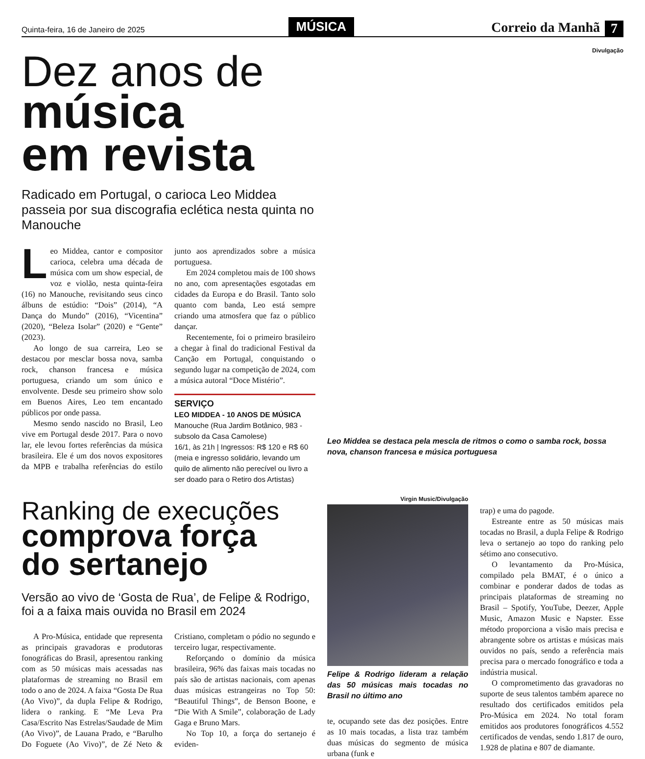Quinta-feira, 16 de Janeiro de 2025 MÚSICA Correio da Manhã 7
Dez anos de
música
em revista
Radicado em Portugal, o carioca Leo Middea passeia por sua discografia eclética nesta quinta no Manouche
Leo Middea, cantor e compositor carioca, celebra uma década de música com um show especial, de voz e violão, nesta quinta-feira (16) no Manouche, revisitando seus cinco álbuns de estúdio: “Dois” (2014), “A Dança do Mundo” (2016), “Vicentina” (2020), “Beleza Isolar” (2020) e “Gente” (2023).
Ao longo de sua carreira, Leo se destacou por mesclar bossa nova, samba rock, chanson francesa e música portuguesa, criando um som único e envolvente. Desde seu primeiro show solo em Buenos Aires, Leo tem encantado públicos por onde passa.
Mesmo sendo nascido no Brasil, Leo vive em Portugal desde 2017. Para o novo lar, ele levou fortes referências da música brasileira. Ele é um dos novos expositores da MPB e trabalha referências do estilo junto aos aprendizados sobre a música portuguesa.
Em 2024 completou mais de 100 shows no ano, com apresentações esgotadas em cidades da Europa e do Brasil. Tanto solo quanto com banda, Leo está sempre criando uma atmosfera que faz o público dançar.
Recentemente, foi o primeiro brasileiro a chegar à final do tradicional Festival da Canção em Portugal, conquistando o segundo lugar na competição de 2024, com a música autoral “Doce Mistério”.
SERVIÇO
LEO MIDDEA - 10 ANOS DE MÚSICA
Manouche (Rua Jardim Botânico, 983 - subsolo da Casa Camolese)
16/1, às 21h | Ingressos: R$ 120 e R$ 60 (meia e ingresso solidário, levando um quilo de alimento não perecível ou livro a ser doado para o Retiro dos Artistas)
Divulgação
Leo Middea se destaca pela mescla de ritmos o como o samba rock, bossa nova, chanson francesa e música portuguesa
Ranking de execuções
comprova força
do sertanejo
Versão ao vivo de ‘Gosta de Rua’, de Felipe & Rodrigo, foi a a faixa mais ouvida no Brasil em 2024
A Pro-Música, entidade que representa as principais gravadoras e produtoras fonográficas do Brasil, apresentou ranking com as 50 músicas mais acessadas nas plataformas de streaming no Brasil em todo o ano de 2024. A faixa “Gosta De Rua (Ao Vivo)”, da dupla Felipe & Rodrigo, lidera o ranking. E “Me Leva Pra Casa/Escrito Nas Estrelas/Saudade de Mim (Ao Vivo)”, de Lauana Prado, e “Barulho Do Foguete (Ao Vivo)”, de Zé Neto & Cristiano, completam o pódio no segundo e terceiro lugar, respectivamente.
Reforçando o domínio da música brasileira, 96% das faixas mais tocadas no país são de artistas nacionais, com apenas duas músicas estrangeiras no Top 50: “Beautiful Things”, de Benson Boone, e “Die With A Smile”, colaboração de Lady Gaga e Bruno Mars.
No Top 10, a força do sertanejo é eviden-
Virgin Music/Divulgação
Felipe & Rodrigo lideram a relação das 50 músicas mais tocadas no Brasil no último ano
te, ocupando sete das dez posições. Entre as 10 mais tocadas, a lista traz também duas músicas do segmento de música urbana (funk e
trap) e uma do pagode.
Estreante entre as 50 músicas mais tocadas no Brasil, a dupla Felipe & Rodrigo leva o sertanejo ao topo do ranking pelo sétimo ano consecutivo.
O levantamento da Pro-Música, compilado pela BMAT, é o único a combinar e ponderar dados de todas as principais plataformas de streaming no Brasil – Spotify, YouTube, Deezer, Apple Music, Amazon Music e Napster. Esse método proporciona a visão mais precisa e abrangente sobre os artistas e músicas mais ouvidos no país, sendo a referência mais precisa para o mercado fonográfico e toda a indústria musical.
O comprometimento das gravadoras no suporte de seus talentos também aparece no resultado dos certificados emitidos pela Pro-Música em 2024. No total foram emitidos aos produtores fonográficos 4.552 certificados de vendas, sendo 1.817 de ouro, 1.928 de platina e 807 de diamante.